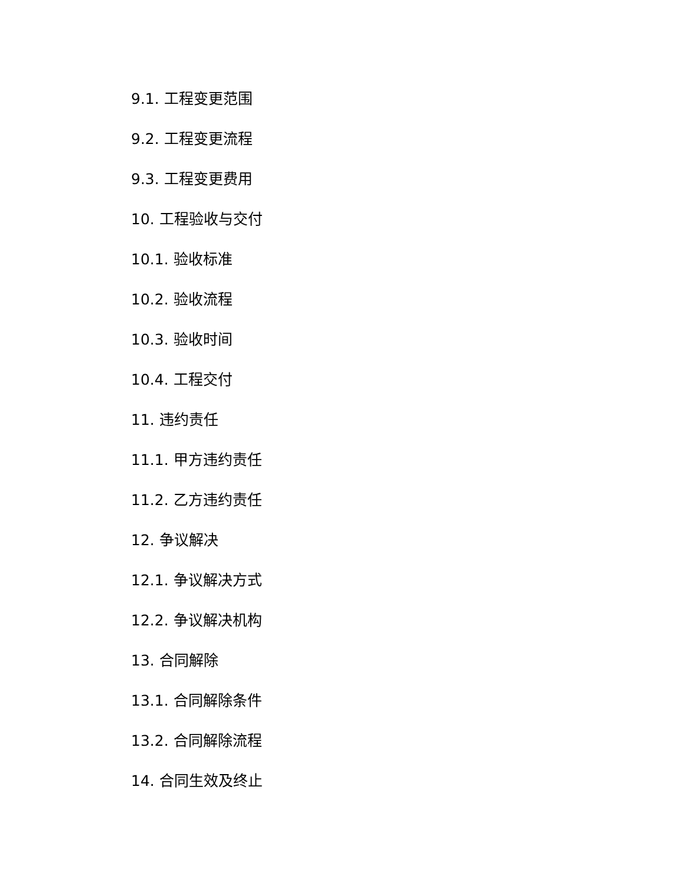9.1. 工程变更范围
9.2. 工程变更流程
9.3. 工程变更费用
10. 工程验收与交付
10.1. 验收标准
10.2. 验收流程
10.3. 验收时间
10.4. 工程交付
11. 违约责任
11.1. 甲方违约责任
11.2. 乙方违约责任
12. 争议解决
12.1. 争议解决方式
12.2. 争议解决机构
13. 合同解除
13.1. 合同解除条件
13.2. 合同解除流程
14. 合同生效及终止